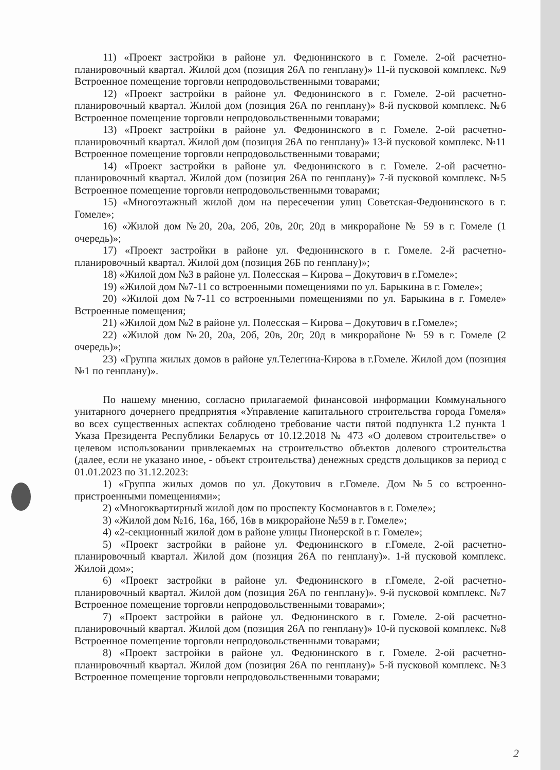11) «Проект застройки в районе ул. Федюнинского в г. Гомеле. 2-ой расчетно-планировочный квартал. Жилой дом (позиция 26А по генплану)» 11-й пусковой комплекс. №9 Встроенное помещение торговли непродовольственными товарами;
12) «Проект застройки в районе ул. Федюнинского в г. Гомеле. 2-ой расчетно-планировочный квартал. Жилой дом (позиция 26А по генплану)» 8-й пусковой комплекс. №6 Встроенное помещение торговли непродовольственными товарами;
13) «Проект застройки в районе ул. Федюнинского в г. Гомеле. 2-ой расчетно-планировочный квартал. Жилой дом (позиция 26А по генплану)» 13-й пусковой комплекс. №11 Встроенное помещение торговли непродовольственными товарами;
14) «Проект застройки в районе ул. Федюнинского в г. Гомеле. 2-ой расчетно-планировочный квартал. Жилой дом (позиция 26А по генплану)» 7-й пусковой комплекс. №5 Встроенное помещение торговли непродовольственными товарами;
15) «Многоэтажный жилой дом на пересечении улиц Советская-Федюнинского в г. Гомеле»;
16) «Жилой дом №20, 20а, 20б, 20в, 20г, 20д в микрорайоне № 59 в г. Гомеле (1 очередь)»;
17) «Проект застройки в районе ул. Федюнинского в г. Гомеле. 2-й расчетно-планировочный квартал. Жилой дом (позиция 26Б по генплану)»;
18) «Жилой дом №3 в районе ул. Полесская – Кирова – Докутович в г.Гомеле»;
19) «Жилой дом №7-11 со встроенными помещениями по ул. Барыкина в г. Гомеле»;
20) «Жилой дом №7-11 со встроенными помещениями по ул. Барыкина в г. Гомеле» Встроенные помещения;
21) «Жилой дом №2 в районе ул. Полесская – Кирова – Докутович в г.Гомеле»;
22) «Жилой дом №20, 20а, 20б, 20в, 20г, 20д в микрорайоне № 59 в г. Гомеле (2 очередь)»;
23) «Группа жилых домов в районе ул.Телегина-Кирова в г.Гомеле. Жилой дом (позиция №1 по генплану)».
По нашему мнению, согласно прилагаемой финансовой информации Коммунального унитарного дочернего предприятия «Управление капитального строительства города Гомеля» во всех существенных аспектах соблюдено требование части пятой подпункта 1.2 пункта 1 Указа Президента Республики Беларусь от 10.12.2018 № 473 «О долевом строительстве» о целевом использовании привлекаемых на строительство объектов долевого строительства (далее, если не указано иное, - объект строительства) денежных средств дольщиков за период с 01.01.2023 по 31.12.2023:
1) «Группа жилых домов по ул. Докутович в г.Гомеле. Дом №5 со встроенно-пристроенными помещениями»;
2) «Многоквартирный жилой дом по проспекту Космонавтов в г. Гомеле»;
3) «Жилой дом №16, 16а, 16б, 16в в микрорайоне №59 в г. Гомеле»;
4) «2-секционный жилой дом в районе улицы Пионерской в г. Гомеле»;
5) «Проект застройки в районе ул. Федюнинского в г.Гомеле, 2-ой расчетно-планировочный квартал. Жилой дом (позиция 26А по генплану)». 1-й пусковой комплекс. Жилой дом»;
6) «Проект застройки в районе ул. Федюнинского в г.Гомеле, 2-ой расчетно-планировочный квартал. Жилой дом (позиция 26А по генплану)». 9-й пусковой комплекс. №7 Встроенное помещение торговли непродовольственными товарами»;
7) «Проект застройки в районе ул. Федюнинского в г. Гомеле. 2-ой расчетно-планировочный квартал. Жилой дом (позиция 26А по генплану)» 10-й пусковой комплекс. №8 Встроенное помещение торговли непродовольственными товарами;
8) «Проект застройки в районе ул. Федюнинского в г. Гомеле. 2-ой расчетно-планировочный квартал. Жилой дом (позиция 26А по генплану)» 5-й пусковой комплекс. №3 Встроенное помещение торговли непродовольственными товарами;
2